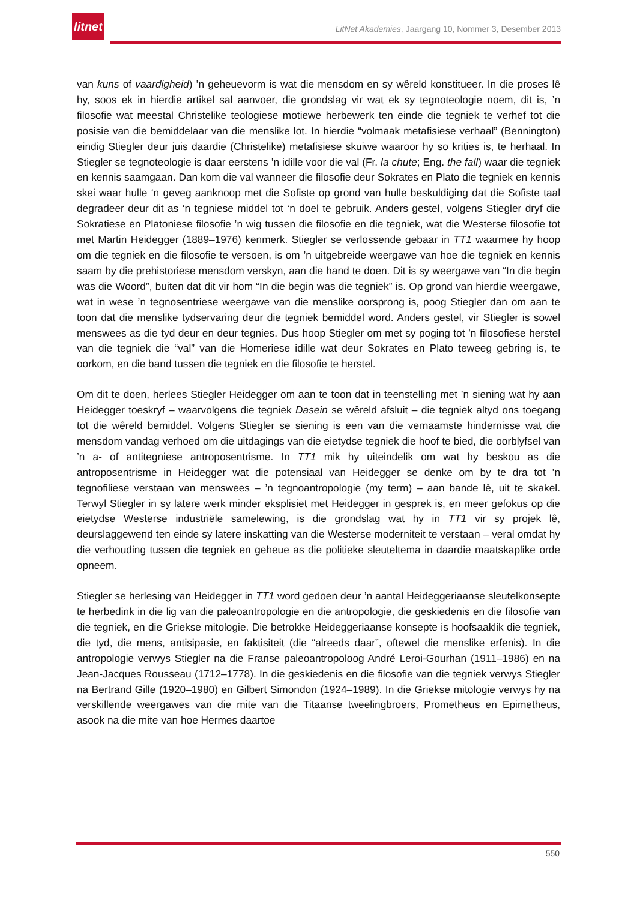litnet
LitNet Akademies, Jaargang 10, Nommer 3, Desember 2013
van kuns of vaardigheid) ’n geheuevorm is wat die mensdom en sy wêreld konstitueer. In die proses lê hy, soos ek in hierdie artikel sal aanvoer, die grondslag vir wat ek sy tegnoteologie noem, dit is, ’n filosofie wat meestal Christelike teologiese motiewe herbewerk ten einde die tegniek te verhef tot die posisie van die bemiddelaar van die menslike lot. In hierdie “volmaak metafisiese verhaal” (Bennington) eindig Stiegler deur juis daardie (Christelike) metafisiese skuiwe waaroor hy so krities is, te herhaal. In Stiegler se tegnoteologie is daar eerstens ’n idille voor die val (Fr. la chute; Eng. the fall) waar die tegniek en kennis saamgaan. Dan kom die val wanneer die filosofie deur Sokrates en Plato die tegniek en kennis skei waar hulle ‘n geveg aanknoop met die Sofiste op grond van hulle beskuldiging dat die Sofiste taal degradeer deur dit as ‘n tegniese middel tot ‘n doel te gebruik. Anders gestel, volgens Stiegler dryf die Sokratiese en Platoniese filosofie ’n wig tussen die filosofie en die tegniek, wat die Westerse filosofie tot met Martin Heidegger (1889–1976) kenmerk. Stiegler se verlossende gebaar in TT1 waarmee hy hoop om die tegniek en die filosofie te versoen, is om ’n uitgebreide weergawe van hoe die tegniek en kennis saam by die prehistoriese mensdom verskyn, aan die hand te doen. Dit is sy weergawe van “In die begin was die Woord”, buiten dat dit vir hom “In die begin was die tegniek” is. Op grond van hierdie weergawe, wat in wese ’n tegnosentriese weergawe van die menslike oorsprong is, poog Stiegler dan om aan te toon dat die menslike tydservaring deur die tegniek bemiddel word. Anders gestel, vir Stiegler is sowel menswees as die tyd deur en deur tegnies. Dus hoop Stiegler om met sy poging tot ’n filosofiese herstel van die tegniek die “val” van die Homeriese idille wat deur Sokrates en Plato teweeg gebring is, te oorkom, en die band tussen die tegniek en die filosofie te herstel.
Om dit te doen, herlees Stiegler Heidegger om aan te toon dat in teenstelling met ’n siening wat hy aan Heidegger toeskryf – waarvolgens die tegniek Dasein se wêreld afsluit – die tegniek altyd ons toegang tot die wêreld bemiddel. Volgens Stiegler se siening is een van die vernaamste hindernisse wat die mensdom vandag verhoed om die uitdagings van die eietydse tegniek die hoof te bied, die oorblyfsel van ’n a- of antitegniese antroposentrisme. In TT1 mik hy uiteindelik om wat hy beskou as die antroposentrisme in Heidegger wat die potensiaal van Heidegger se denke om by te dra tot ’n tegnofiliese verstaan van menswees – ’n tegnoantropologie (my term) – aan bande lê, uit te skakel. Terwyl Stiegler in sy latere werk minder eksplisiet met Heidegger in gesprek is, en meer gefokus op die eietydse Westerse industriële samelewing, is die grondslag wat hy in TT1 vir sy projek lê, deurslaggewend ten einde sy latere inskatting van die Westerse moderniteit te verstaan – veral omdat hy die verhouding tussen die tegniek en geheue as die politieke sleuteltema in daardie maatskaplike orde opneem.
Stiegler se herlesing van Heidegger in TT1 word gedoen deur ’n aantal Heideggeriaanse sleutelkonsepte te herbedink in die lig van die paleoantropologie en die antropologie, die geskiedenis en die filosofie van die tegniek, en die Griekse mitologie. Die betrokke Heideggeriaanse konsepte is hoofsaaklik die tegniek, die tyd, die mens, antisipasie, en faktisiteit (die “alreeds daar”, oftewel die menslike erfenis). In die antropologie verwys Stiegler na die Franse paleoantropoloog André Leroi-Gourhan (1911–1986) en na Jean-Jacques Rousseau (1712–1778). In die geskiedenis en die filosofie van die tegniek verwys Stiegler na Bertrand Gille (1920–1980) en Gilbert Simondon (1924–1989). In die Griekse mitologie verwys hy na verskillende weergawes van die mite van die Titaanse tweelingbroers, Prometheus en Epimetheus, asook na die mite van hoe Hermes daartoe
550